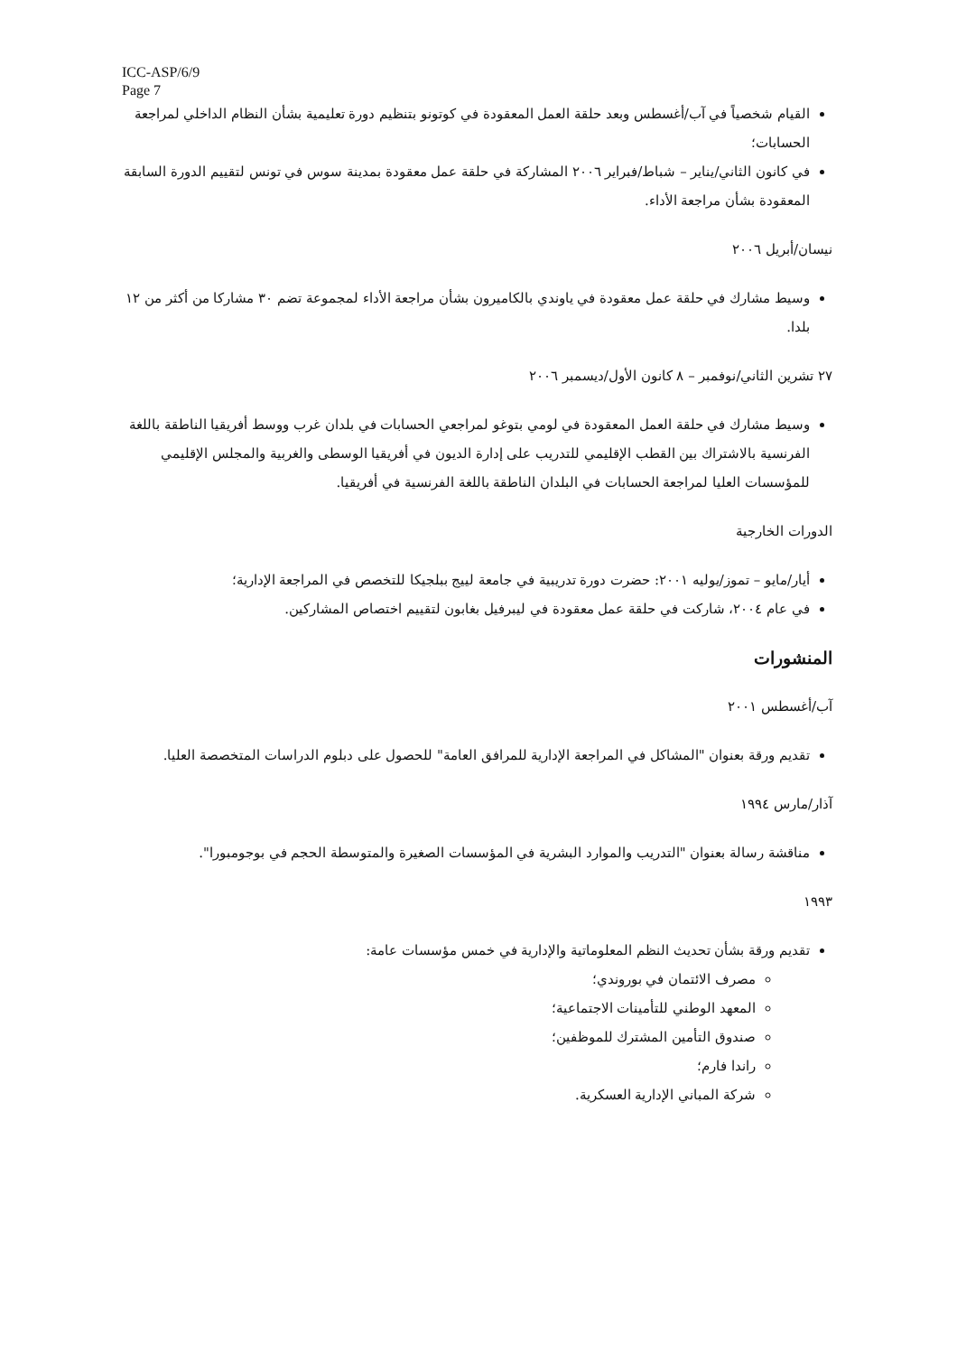ICC-ASP/6/9
Page 7
القيام شخصياً في آب/أغسطس وبعد حلقة العمل المعقودة في كوتونو بتنظيم دورة تعليمية بشأن النظام الداخلي لمراجعة الحسابات؛
في كانون الثاني/يناير – شباط/فبراير ٢٠٠٦ المشاركة في حلقة عمل معقودة بمدينة سوس في تونس لتقييم الدورة السابقة المعقودة بشأن مراجعة الأداء.
نيسان/أبريل ٢٠٠٦
وسيط مشارك في حلقة عمل معقودة في ياوندي بالكاميرون بشأن مراجعة الأداء لمجموعة تضم ٣٠ مشاركا من أكثر من ١٢ بلدا.
٢٧ تشرين الثاني/نوفمبر – ٨ كانون الأول/ديسمبر ٢٠٠٦
وسيط مشارك في حلقة العمل المعقودة في لومي بتوغو لمراجعي الحسابات في بلدان غرب ووسط أفريقيا الناطقة باللغة الفرنسية بالاشتراك بين القطب الإقليمي للتدريب على إدارة الديون في أفريقيا الوسطى والغربية والمجلس الإقليمي للمؤسسات العليا لمراجعة الحسابات في البلدان الناطقة باللغة الفرنسية في أفريقيا.
الدورات الخارجية
أيار/مايو – تموز/يوليه ٢٠٠١: حضرت دورة تدريبية في جامعة لييج ببلجيكا للتخصص في المراجعة الإدارية؛
في عام ٢٠٠٤، شاركت في حلقة عمل معقودة في ليبرفيل بغابون لتقييم اختصاص المشاركين.
المنشورات
آب/أغسطس ٢٠٠١
تقديم ورقة بعنوان "المشاكل في المراجعة الإدارية للمرافق العامة" للحصول على دبلوم الدراسات المتخصصة العليا.
آذار/مارس ١٩٩٤
مناقشة رسالة بعنوان "التدريب والموارد البشرية في المؤسسات الصغيرة والمتوسطة الحجم في بوجومبورا".
١٩٩٣
تقديم ورقة بشأن تحديث النظم المعلوماتية والإدارية في خمس مؤسسات عامة:
مصرف الائتمان في بوروندي؛
المعهد الوطني للتأمينات الاجتماعية؛
صندوق التأمين المشترك للموظفين؛
راندا فارم؛
شركة المباني الإدارية العسكرية.